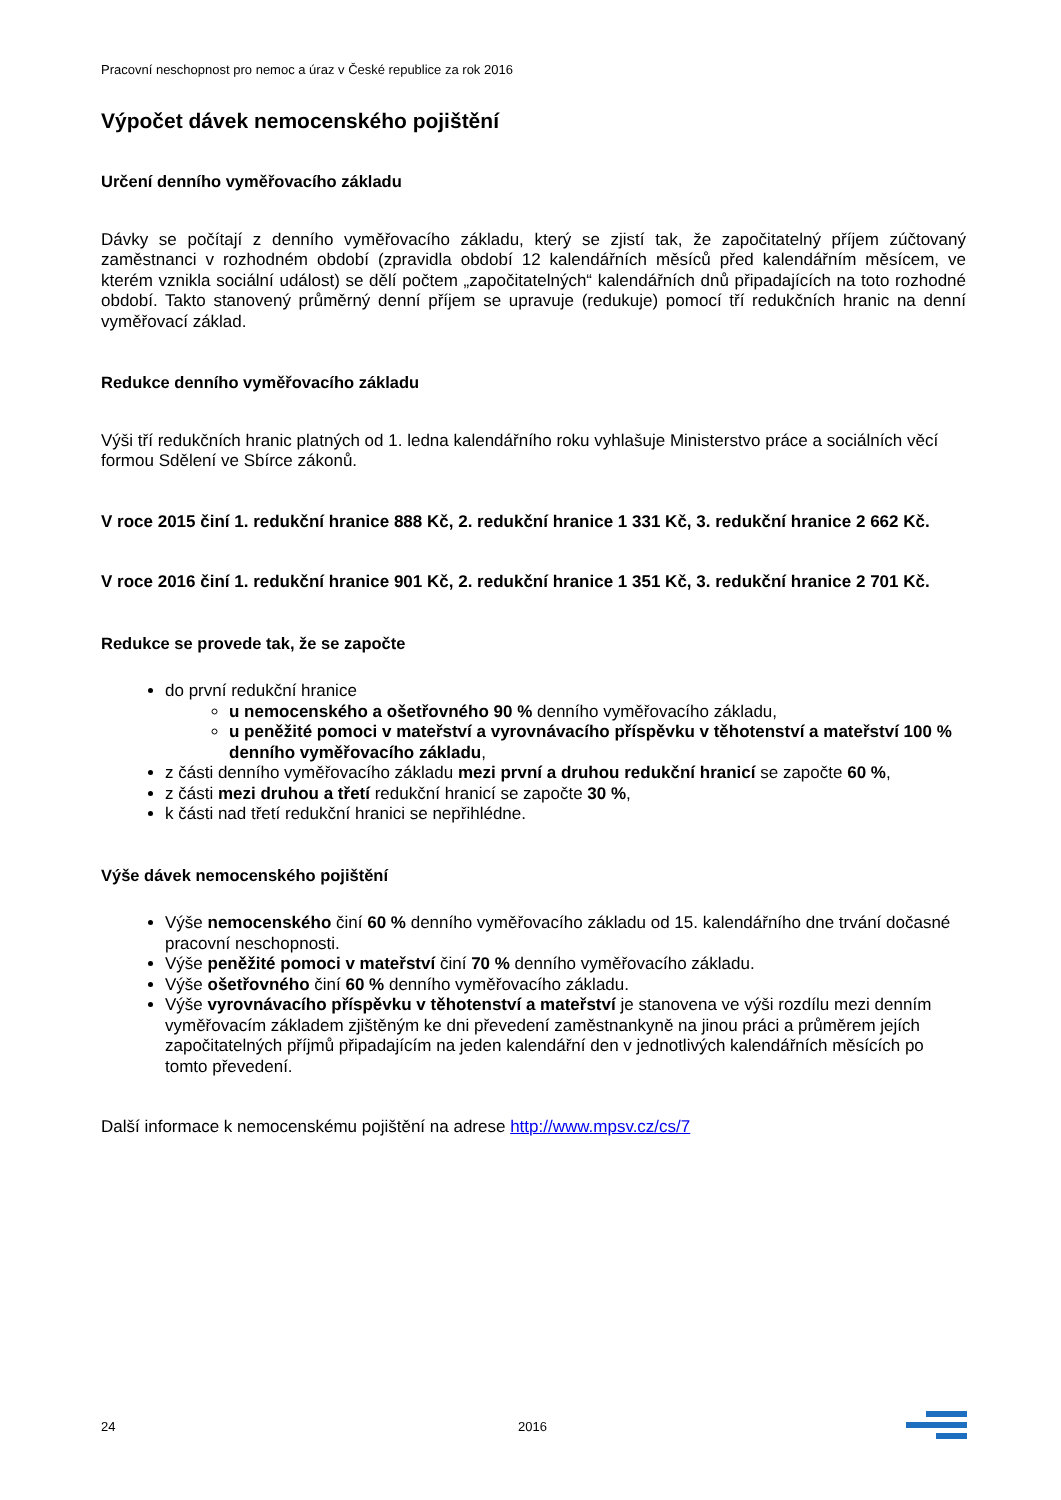Pracovní neschopnost pro nemoc a úraz v České republice za rok 2016
Výpočet dávek nemocenského pojištění
Určení denního vyměřovacího základu
Dávky se počítají z denního vyměřovacího základu, který se zjistí tak, že započitatelný příjem zúčtovaný zaměstnanci v rozhodném období (zpravidla období 12 kalendářních měsíců před kalendářním měsícem, ve kterém vznikla sociální událost) se dělí počtem „započitatelných“ kalendářních dnů připadajících na toto rozhodné období. Takto stanovený průměrný denní příjem se upravuje (redukuje) pomocí tří redukčních hranic na denní vyměřovací základ.
Redukce denního vyměřovacího základu
Výši tří redukčních hranic platných od 1. ledna kalendářního roku vyhlašuje Ministerstvo práce a sociálních věcí formou Sdělení ve Sbírce zákonů.
V roce 2015 činí 1. redukční hranice 888 Kč, 2. redukční hranice 1 331 Kč, 3. redukční hranice 2 662 Kč.
V roce 2016 činí 1. redukční hranice 901 Kč, 2. redukční hranice 1 351 Kč, 3. redukční hranice 2 701 Kč.
Redukce se provede tak, že se započte
do první redukční hranice
u nemocenského a ošetřovného 90 % denního vyměřovacího základu,
u peněžité pomoci v mateřství a vyrovnávacího příspěvku v těhotenství a mateřství 100 % denního vyměřovacího základu,
z části denního vyměřovacího základu mezi první a druhou redukční hranicí se započte 60 %,
z části mezi druhou a třetí redukční hranicí se započte 30 %,
k části nad třetí redukční hranici se nepřihlédne.
Výše dávek nemocenského pojištění
Výše nemocenského činí 60 % denního vyměřovacího základu od 15. kalendářního dne trvání dočasné pracovní neschopnosti.
Výše peněžité pomoci v mateřství činí 70 % denního vyměřovacího základu.
Výše ošetřovného činí 60 % denního vyměřovacího základu.
Výše vyrovnávacího příspěvku v těhotenství a mateřství je stanovena ve výši rozdílu mezi denním vyměřovacím základem zjištěným ke dni převedení zaměstnankyně na jinou práci a průměrem jejích započitatelných příjmů připadajícím na jeden kalendářní den v jednotlivých kalendářních měsících po tomto převedení.
Další informace k nemocenskému pojištění na adrese http://www.mpsv.cz/cs/7
24 2016